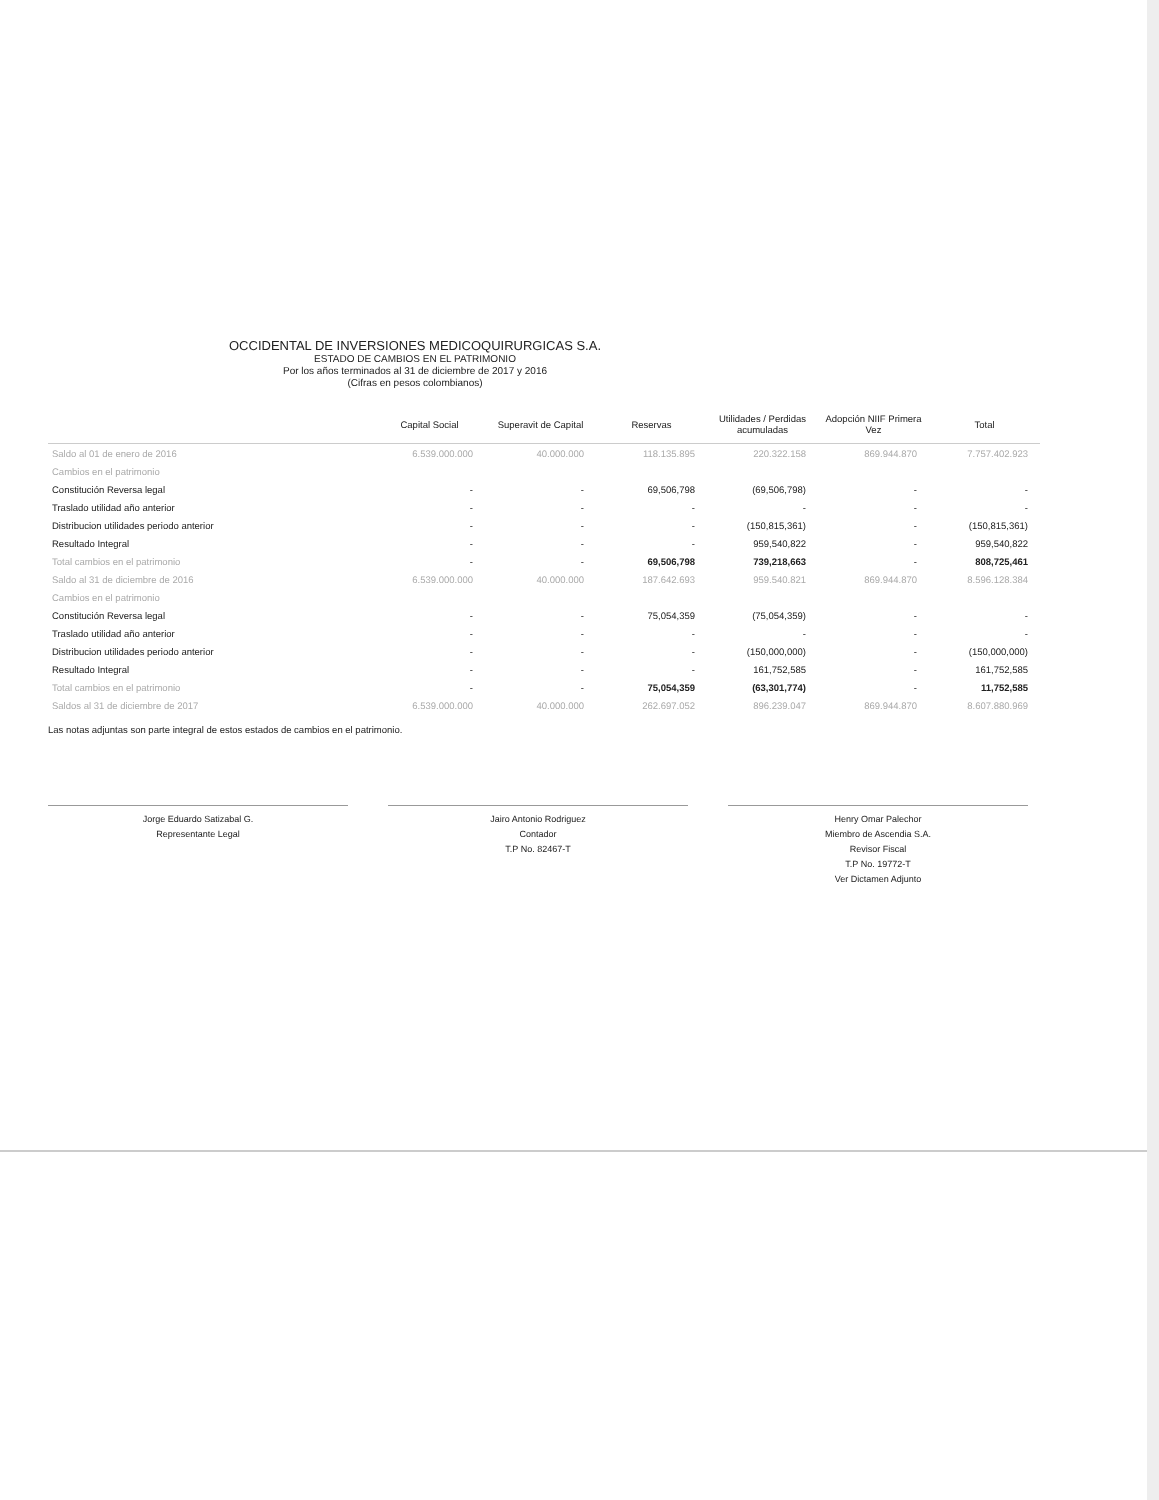OCCIDENTAL DE INVERSIONES MEDICOQUIRURGICAS S.A.
ESTADO DE CAMBIOS EN EL PATRIMONIO
Por los años terminados al 31 de diciembre de 2017 y 2016
(Cifras en pesos colombianos)
| | Capital Social | Superavit de Capital | Reservas | Utilidades / Perdidas acumuladas | Adopción NIIF Primera Vez | Total |
| --- | --- | --- | --- | --- | --- | --- |
| Saldo al 01 de enero de 2016 | 6.539.000.000 | 40.000.000 | 118.135.895 | 220.322.158 | 869.944.870 | 7.757.402.923 |
| Cambios en el patrimonio | | | | | | |
| Constitución Reversa legal | - | - | 69,506,798 | (69,506,798) | - | - |
| Traslado utilidad año anterior | - | - | - | - | - | - |
| Distribucion utilidades periodo anterior | - | - | - | (150,815,361) | - | (150,815,361) |
| Resultado Integral | - | - | - | 959,540,822 | - | 959,540,822 |
| Total cambios en el patrimonio | - | - | 69,506,798 | 739,218,663 | - | 808,725,461 |
| Saldo al 31 de diciembre de 2016 | 6.539.000.000 | 40.000.000 | 187.642.693 | 959.540.821 | 869.944.870 | 8.596.128.384 |
| Cambios en el patrimonio | | | | | | |
| Constitución Reversa legal | - | - | 75,054,359 | (75,054,359) | - | - |
| Traslado utilidad año anterior | - | - | - | - | - | - |
| Distribucion utilidades periodo anterior | - | - | - | (150,000,000) | - | (150,000,000) |
| Resultado Integral | - | - | - | 161,752,585 | - | 161,752,585 |
| Total cambios en el patrimonio | - | - | 75,054,359 | (63,301,774) | - | 11,752,585 |
| Saldos al 31 de diciembre de 2017 | 6.539.000.000 | 40.000.000 | 262.697.052 | 896.239.047 | 869.944.870 | 8.607.880.969 |
Las notas adjuntas son parte integral de estos estados de cambios en el patrimonio.
Jorge Eduardo Satizabal G.
Representante Legal
Jairo Antonio Rodriguez
Contador
T.P No. 82467-T
Henry Omar Palechor
Miembro de Ascendia S.A.
Revisor Fiscal
T.P No. 19772-T
Ver Dictamen Adjunto